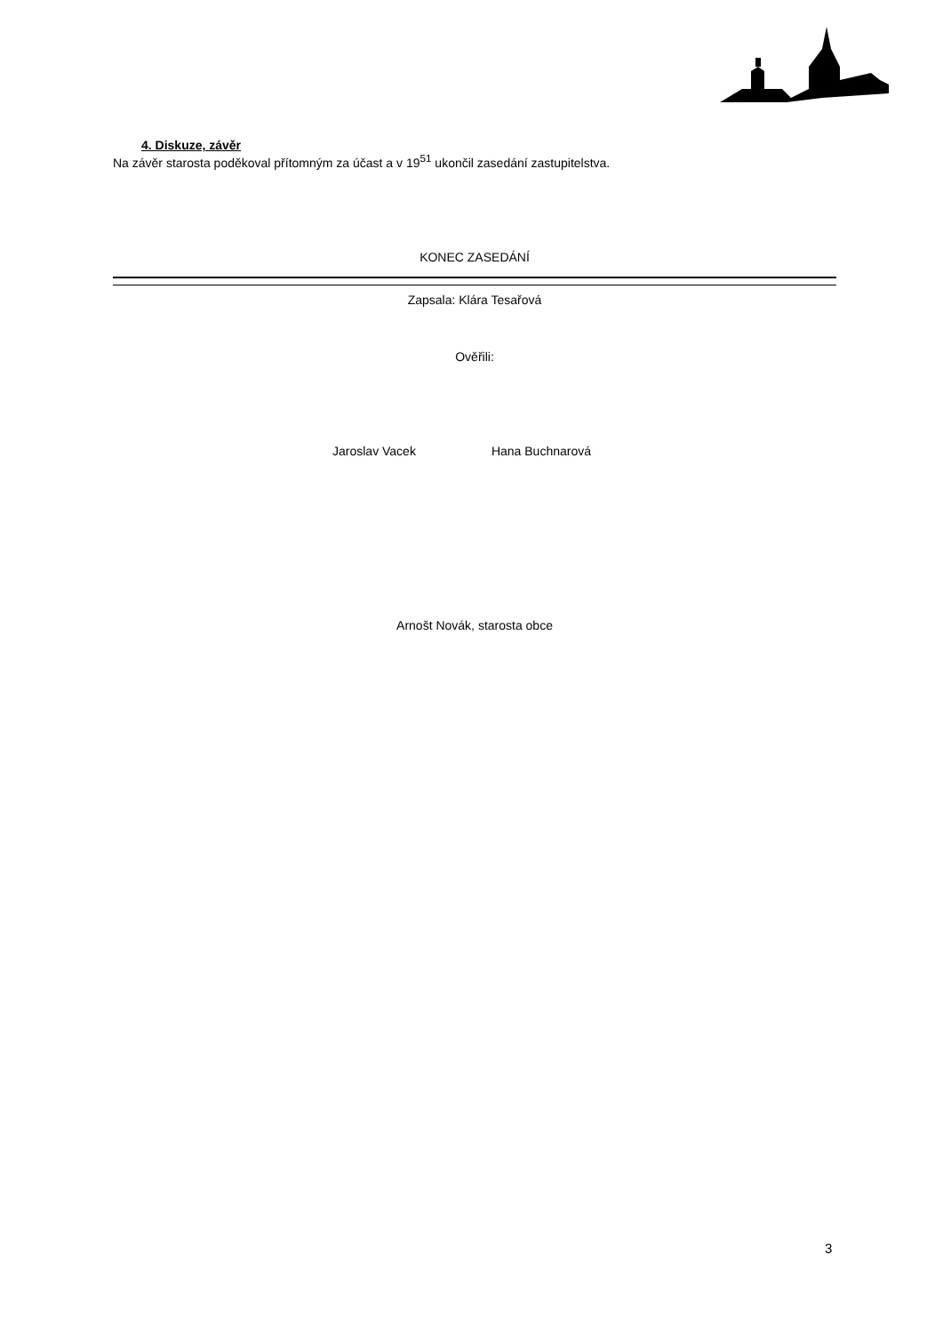4. Diskuze, závěr
Na závěr starosta poděkoval přítomným za účast a v 19<sup>51</sup> ukončil zasedání zastupitelstva.
KONEC ZASEDÁNÍ
Zapsala: Klára Tesařová
Ověřili:
Jaroslav Vacek Hana Buchnarová
Arnošt Novák, starosta obce
3